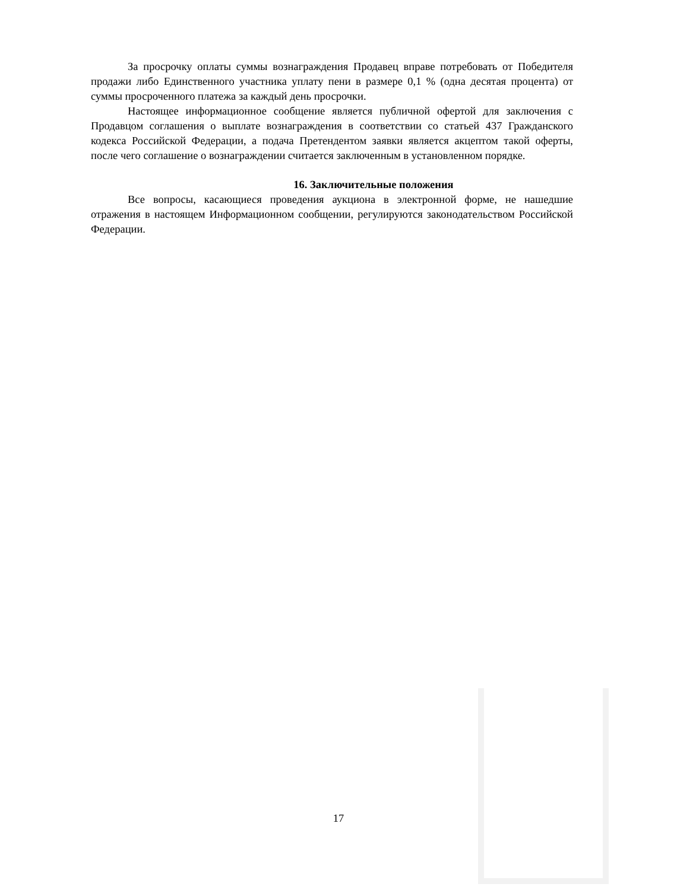За просрочку оплаты суммы вознаграждения Продавец вправе потребовать от Победителя продажи либо Единственного участника уплату пени в размере 0,1 % (одна десятая процента) от суммы просроченного платежа за каждый день просрочки.
Настоящее информационное сообщение является публичной офертой для заключения с Продавцом соглашения о выплате вознаграждения в соответствии со статьей 437 Гражданского кодекса Российской Федерации, а подача Претендентом заявки является акцептом такой оферты, после чего соглашение о вознаграждении считается заключенным в установленном порядке.
16. Заключительные положения
Все вопросы, касающиеся проведения аукциона в электронной форме, не нашедшие отражения в настоящем Информационном сообщении, регулируются законодательством Российской Федерации.
17